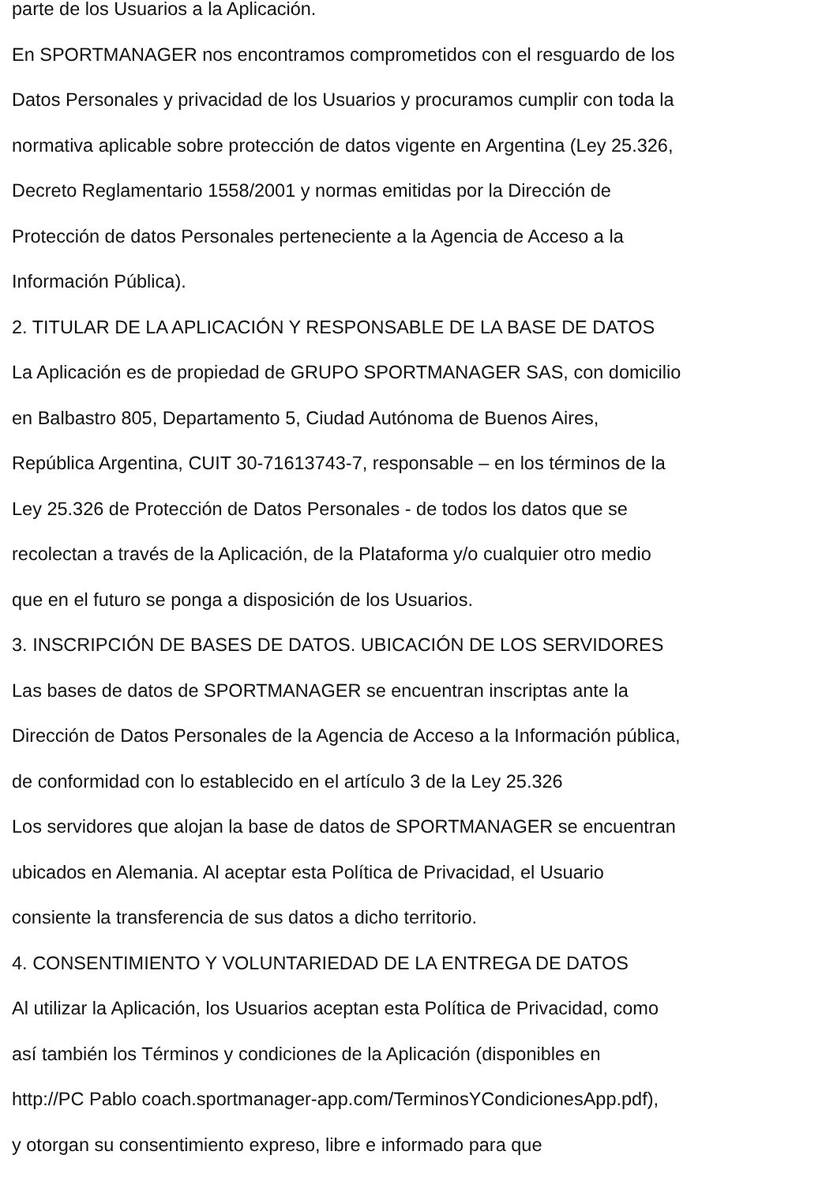parte de los Usuarios a la Aplicación.
En SPORTMANAGER nos encontramos comprometidos con el resguardo de los
Datos Personales y privacidad de los Usuarios y procuramos cumplir con toda la
normativa aplicable sobre protección de datos vigente en Argentina (Ley 25.326,
Decreto Reglamentario 1558/2001 y normas emitidas por la Dirección de
Protección de datos Personales perteneciente a la Agencia de Acceso a la
Información Pública).
2. TITULAR DE LA APLICACIÓN Y RESPONSABLE DE LA BASE DE DATOS
La Aplicación es de propiedad de GRUPO SPORTMANAGER SAS, con domicilio
en Balbastro 805, Departamento 5, Ciudad Autónoma de Buenos Aires,
República Argentina, CUIT 30-71613743-7, responsable – en los términos de la
Ley 25.326 de Protección de Datos Personales - de todos los datos que se
recolectan a través de la Aplicación, de la Plataforma y/o cualquier otro medio
que en el futuro se ponga a disposición de los Usuarios.
3. INSCRIPCIÓN DE BASES DE DATOS. UBICACIÓN DE LOS SERVIDORES
Las bases de datos de SPORTMANAGER se encuentran inscriptas ante la
Dirección de Datos Personales de la Agencia de Acceso a la Información pública,
de conformidad con lo establecido en el artículo 3 de la Ley 25.326
Los servidores que alojan la base de datos de SPORTMANAGER se encuentran
ubicados en Alemania. Al aceptar esta Política de Privacidad, el Usuario
consiente la transferencia de sus datos a dicho territorio.
4. CONSENTIMIENTO Y VOLUNTARIEDAD DE LA ENTREGA DE DATOS
Al utilizar la Aplicación, los Usuarios aceptan esta Política de Privacidad, como
así también los Términos y condiciones de la Aplicación (disponibles en
http://PC Pablo coach.sportmanager-app.com/TerminosYCondicionesApp.pdf),
y otorgan su consentimiento expreso, libre e informado para que